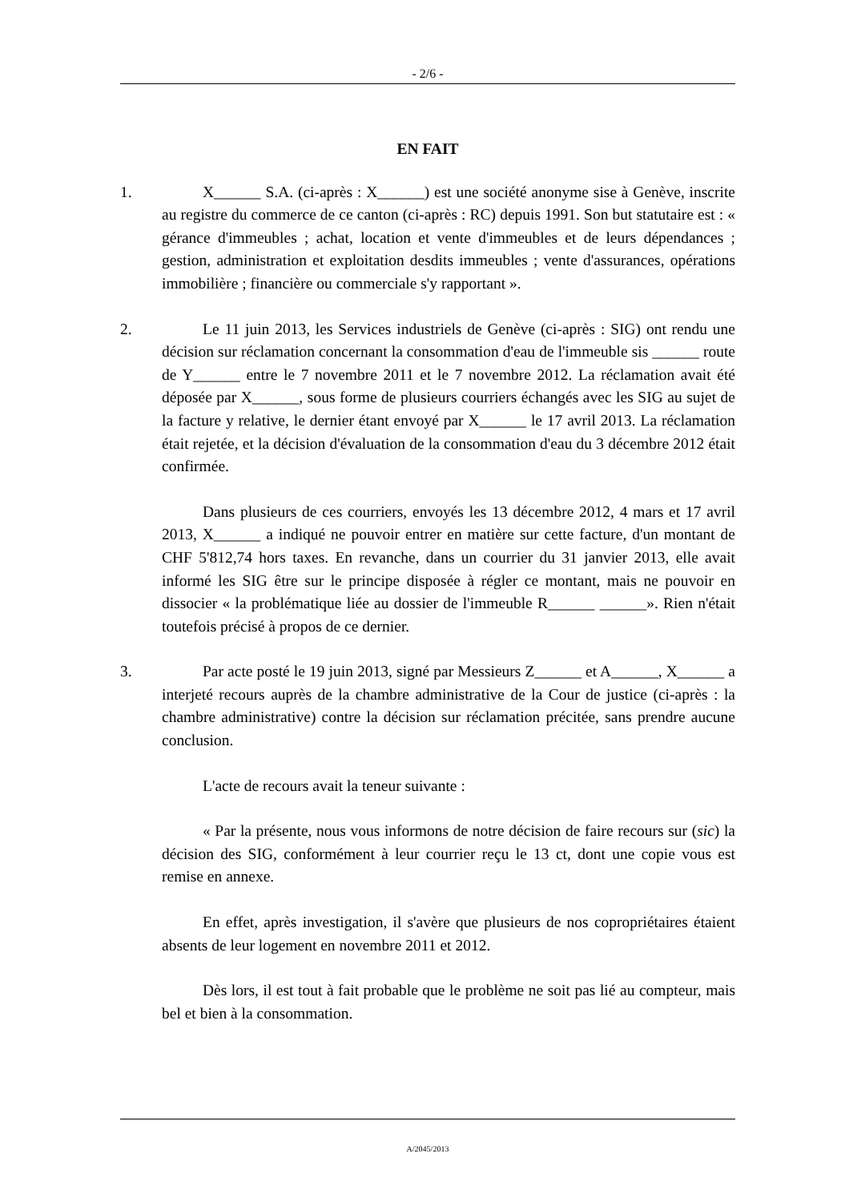- 2/6 -
EN FAIT
1. X______ S.A. (ci-après : X______) est une société anonyme sise à Genève, inscrite au registre du commerce de ce canton (ci-après : RC) depuis 1991. Son but statutaire est : « gérance d'immeubles ; achat, location et vente d'immeubles et de leurs dépendances ; gestion, administration et exploitation desdits immeubles ; vente d'assurances, opérations immobilière ; financière ou commerciale s'y rapportant ».
2. Le 11 juin 2013, les Services industriels de Genève (ci-après : SIG) ont rendu une décision sur réclamation concernant la consommation d'eau de l'immeuble sis ______ route de Y______ entre le 7 novembre 2011 et le 7 novembre 2012. La réclamation avait été déposée par X______, sous forme de plusieurs courriers échangés avec les SIG au sujet de la facture y relative, le dernier étant envoyé par X______ le 17 avril 2013. La réclamation était rejetée, et la décision d'évaluation de la consommation d'eau du 3 décembre 2012 était confirmée.
Dans plusieurs de ces courriers, envoyés les 13 décembre 2012, 4 mars et 17 avril 2013, X______ a indiqué ne pouvoir entrer en matière sur cette facture, d'un montant de CHF 5'812,74 hors taxes. En revanche, dans un courrier du 31 janvier 2013, elle avait informé les SIG être sur le principe disposée à régler ce montant, mais ne pouvoir en dissocier « la problématique liée au dossier de l'immeuble R______ ______». Rien n'était toutefois précisé à propos de ce dernier.
3. Par acte posté le 19 juin 2013, signé par Messieurs Z______ et A______, X______ a interjeté recours auprès de la chambre administrative de la Cour de justice (ci-après : la chambre administrative) contre la décision sur réclamation précitée, sans prendre aucune conclusion.
L'acte de recours avait la teneur suivante :
« Par la présente, nous vous informons de notre décision de faire recours sur (sic) la décision des SIG, conformément à leur courrier reçu le 13 ct, dont une copie vous est remise en annexe.
En effet, après investigation, il s'avère que plusieurs de nos copropriétaires étaient absents de leur logement en novembre 2011 et 2012.
Dès lors, il est tout à fait probable que le problème ne soit pas lié au compteur, mais bel et bien à la consommation.
A/2045/2013